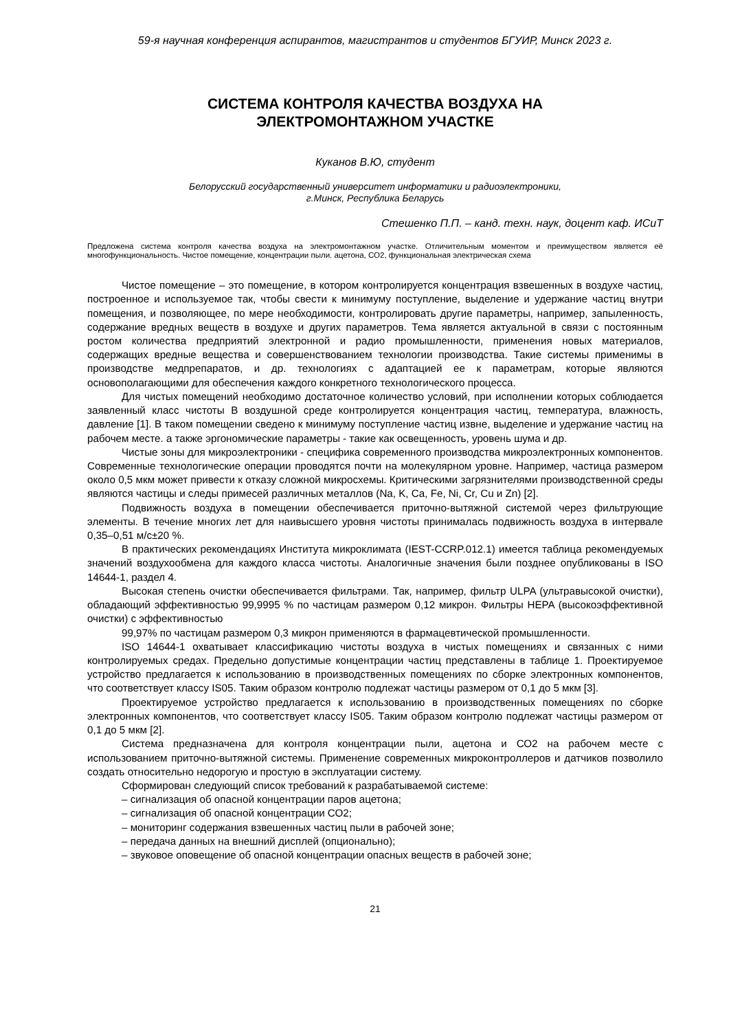59-я научная конференция аспирантов, магистрантов и студентов БГУИР, Минск 2023 г.
СИСТЕМА КОНТРОЛЯ КАЧЕСТВА ВОЗДУХА НА
ЭЛЕКТРОМОНТАЖНОМ УЧАСТКЕ
Куканов В.Ю, студент
Белорусский государственный университет информатики и радиоэлектроники,
г.Минск, Республика Беларусь
Стешенко П.П. – канд. техн. наук, доцент каф. ИСиТ
Предложена система контроля качества воздуха на электромонтажном участке. Отличительным моментом и преимуществом является её многофункциональность. Чистое помещение, концентрации пыли. ацетона, СО2, функциональная электрическая схема
Чистое помещение – это помещение, в котором контролируется концентрация взвешенных в воздухе частиц, построенное и используемое так, чтобы свести к минимуму поступление, выделение и удержание частиц внутри помещения, и позволяющее, по мере необходимости, контролировать другие параметры, например, запыленность, содержание вредных веществ в воздухе и других параметров. Тема является актуальной в связи с постоянным ростом количества предприятий электронной и радио промышленности, применения новых материалов, содержащих вредные вещества и совершенствованием технологии производства. Такие системы применимы в производстве медпрепаратов, и др. технологиях с адаптацией ее к параметрам, которые являются основополагающими для обеспечения каждого конкретного технологического процесса.
Для чистых помещений необходимо достаточное количество условий, при исполнении которых соблюдается заявленный класс чистоты В воздушной среде контролируется концентрация частиц, температура, влажность, давление [1]. В таком помещении сведено к минимуму поступление частиц извне, выделение и удержание частиц на рабочем месте. а также эргономические параметры - такие как освещенность, уровень шума и др.
Чистые зоны для микроэлектроники - специфика современного производства микроэлектронных компонентов. Современные технологические операции проводятся почти на молекулярном уровне. Например, частица размером около 0,5 мкм может привести к отказу сложной микросхемы. Критическими загрязнителями производственной среды являются частицы и следы примесей различных металлов (Na, K, Ca, Fe, Ni, Cr, Cu и Zn) [2].
Подвижность воздуха в помещении обеспечивается приточно-вытяжной системой через фильтрующие элементы. В течение многих лет для наивысшего уровня чистоты принималась подвижность воздуха в интервале 0,35–0,51 м/с±20 %.
В практических рекомендациях Института микроклимата (IEST-CCRP.012.1) имеется таблица рекомендуемых значений воздухообмена для каждого класса чистоты. Аналогичные значения были позднее опубликованы в ISO 14644-1, раздел 4.
Высокая степень очистки обеспечивается фильтрами. Так, например, фильтр ULPA (ультравысокой очистки), обладающий эффективностью 99,9995 % по частицам размером 0,12 микрон. Фильтры HEPA (высокоэффективной очистки) с эффективностью
99,97% по частицам размером 0,3 микрон применяются в фармацевтической промышленности.
ISO 14644-1 охватывает классификацию чистоты воздуха в чистых помещениях и связанных с ними контролируемых средах. Предельно допустимые концентрации частиц представлены в таблице 1. Проектируемое устройство предлагается к использованию в производственных помещениях по сборке электронных компонентов, что соответствует классу IS05. Таким образом контролю подлежат частицы размером от 0,1 до 5 мкм [3].
Проектируемое устройство предлагается к использованию в производственных помещениях по сборке электронных компонентов, что соответствует классу IS05. Таким образом контролю подлежат частицы размером от 0,1 до 5 мкм [2].
Система предназначена для контроля концентрации пыли, ацетона и СО2 на рабочем месте с использованием приточно-вытяжной системы. Применение современных микроконтроллеров и датчиков позволило создать относительно недорогую и простую в эксплуатации систему.
Сформирован следующий список требований к разрабатываемой системе:
– сигнализация об опасной концентрации паров ацетона;
– сигнализация об опасной концентрации СО2;
– мониторинг содержания взвешенных частиц пыли в рабочей зоне;
– передача данных на внешний дисплей (опционально);
– звуковое оповещение об опасной концентрации опасных веществ в рабочей зоне;
21